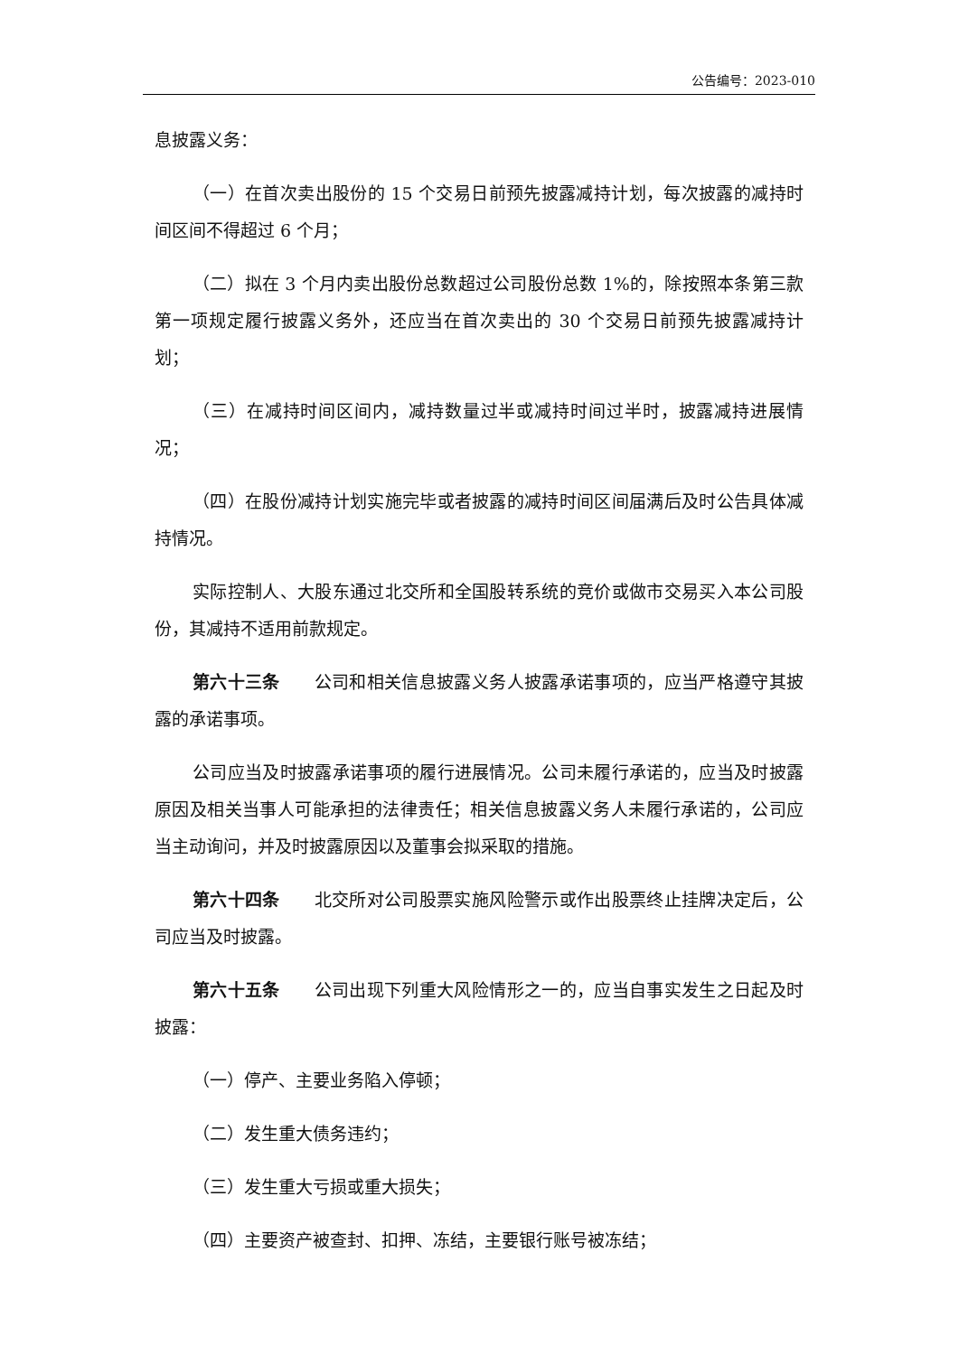公告编号：2023-010
息披露义务：
（一）在首次卖出股份的 15 个交易日前预先披露减持计划，每次披露的减持时间区间不得超过 6 个月；
（二）拟在 3 个月内卖出股份总数超过公司股份总数 1%的，除按照本条第三款第一项规定履行披露义务外，还应当在首次卖出的 30 个交易日前预先披露减持计划；
（三）在减持时间区间内，减持数量过半或减持时间过半时，披露减持进展情况；
（四）在股份减持计划实施完毕或者披露的减持时间区间届满后及时公告具体减持情况。
实际控制人、大股东通过北交所和全国股转系统的竞价或做市交易买入本公司股份，其减持不适用前款规定。
第六十三条 公司和相关信息披露义务人披露承诺事项的，应当严格遵守其披露的承诺事项。
公司应当及时披露承诺事项的履行进展情况。公司未履行承诺的，应当及时披露原因及相关当事人可能承担的法律责任；相关信息披露义务人未履行承诺的，公司应当主动询问，并及时披露原因以及董事会拟采取的措施。
第六十四条 北交所对公司股票实施风险警示或作出股票终止挂牌决定后，公司应当及时披露。
第六十五条 公司出现下列重大风险情形之一的，应当自事实发生之日起及时披露：
（一）停产、主要业务陷入停顿；
（二）发生重大债务违约；
（三）发生重大亏损或重大损失；
（四）主要资产被查封、扣押、冻结，主要银行账号被冻结；